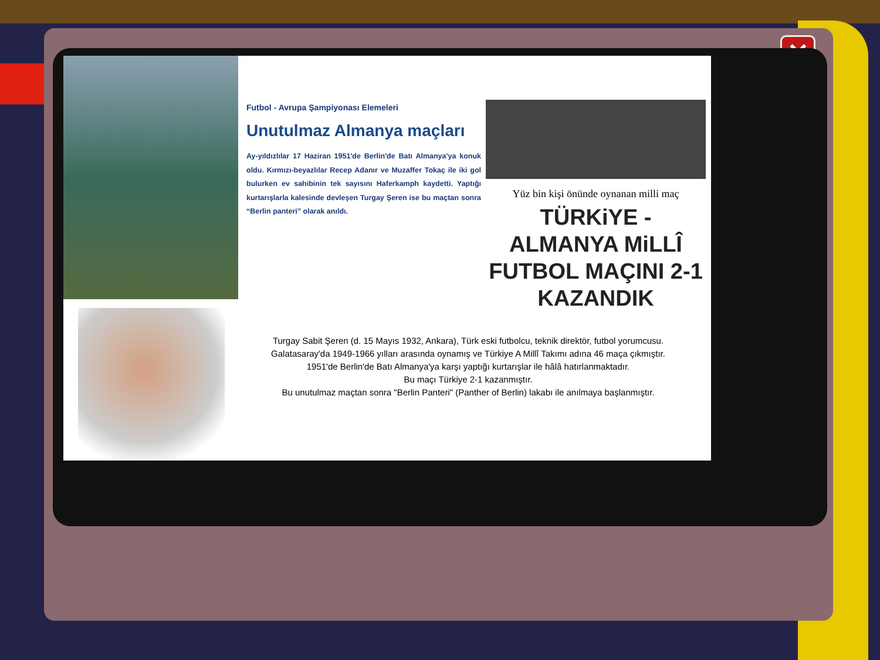✕
Futbol - Avrupa Şampiyonası Elemeleri
Unutulmaz Almanya maçları
Ay-yıldızlılar 17 Haziran 1951'de Berlin'de Batı Almanya'ya konuk oldu. Kırmızı-beyazlılar Recep Adanır ve Muzaffer Tokaç ile iki gol bulurken ev sahibinin tek sayısını Haferkamph kaydetti. Yaptığı kurtarışlarla kalesinde devleşen Turgay Şeren ise bu maçtan sonra “Berlin panteri” olarak anıldı.
Yüz bin kişi önünde oynanan milli maç
TÜRKiYE - ALMANYA MiLLÎ FUTBOL MAÇINI 2-1 KAZANDIK
Turgay Sabit Şeren (d. 15 Mayıs 1932, Ankara), Türk eski futbolcu, teknik direktör, futbol yorumcusu.
Galatasaray'da 1949-1966 yılları arasında oynamış ve Türkiye A Millî Takımı adına 46 maça çıkmıştır.
1951'de Berlin'de Batı Almanya'ya karşı yaptığı kurtarışlar ile hâlâ hatırlanmaktadır.
Bu maçı Türkiye 2-1 kazanmıştır.
Bu unutulmaz maçtan sonra "Berlin Panteri" (Panther of Berlin) lakabı ile anılmaya başlanmıştır.